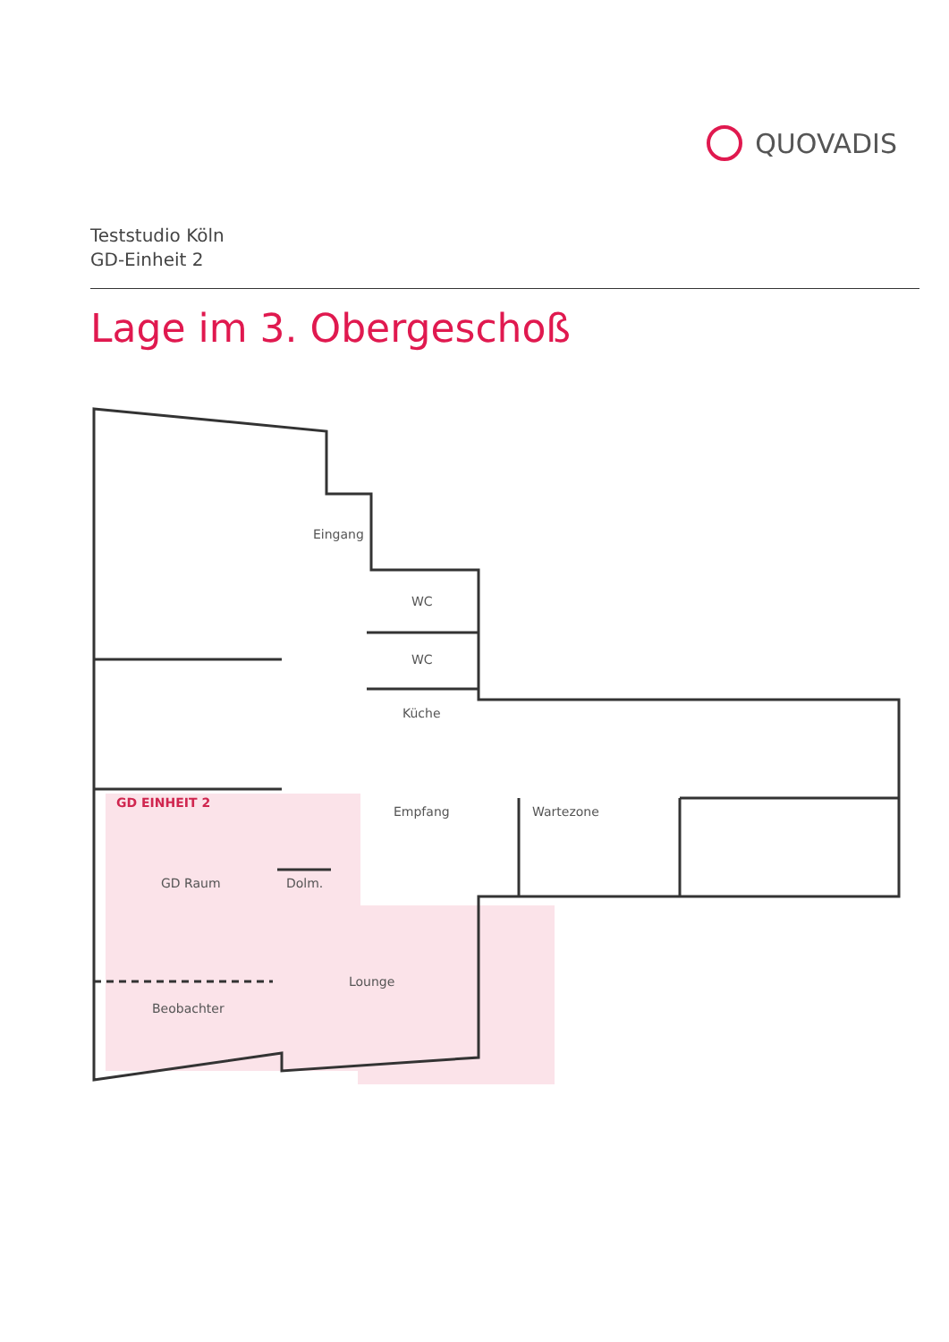QUOVADIS
Teststudio Köln
GD-Einheit 2
Lage im 3. Obergeschoß
Eingang
WC
WC
Küche
Empfang
Wartezone
GD EINHEIT 2
GD Raum
Dolm.
Lounge
Beobachter